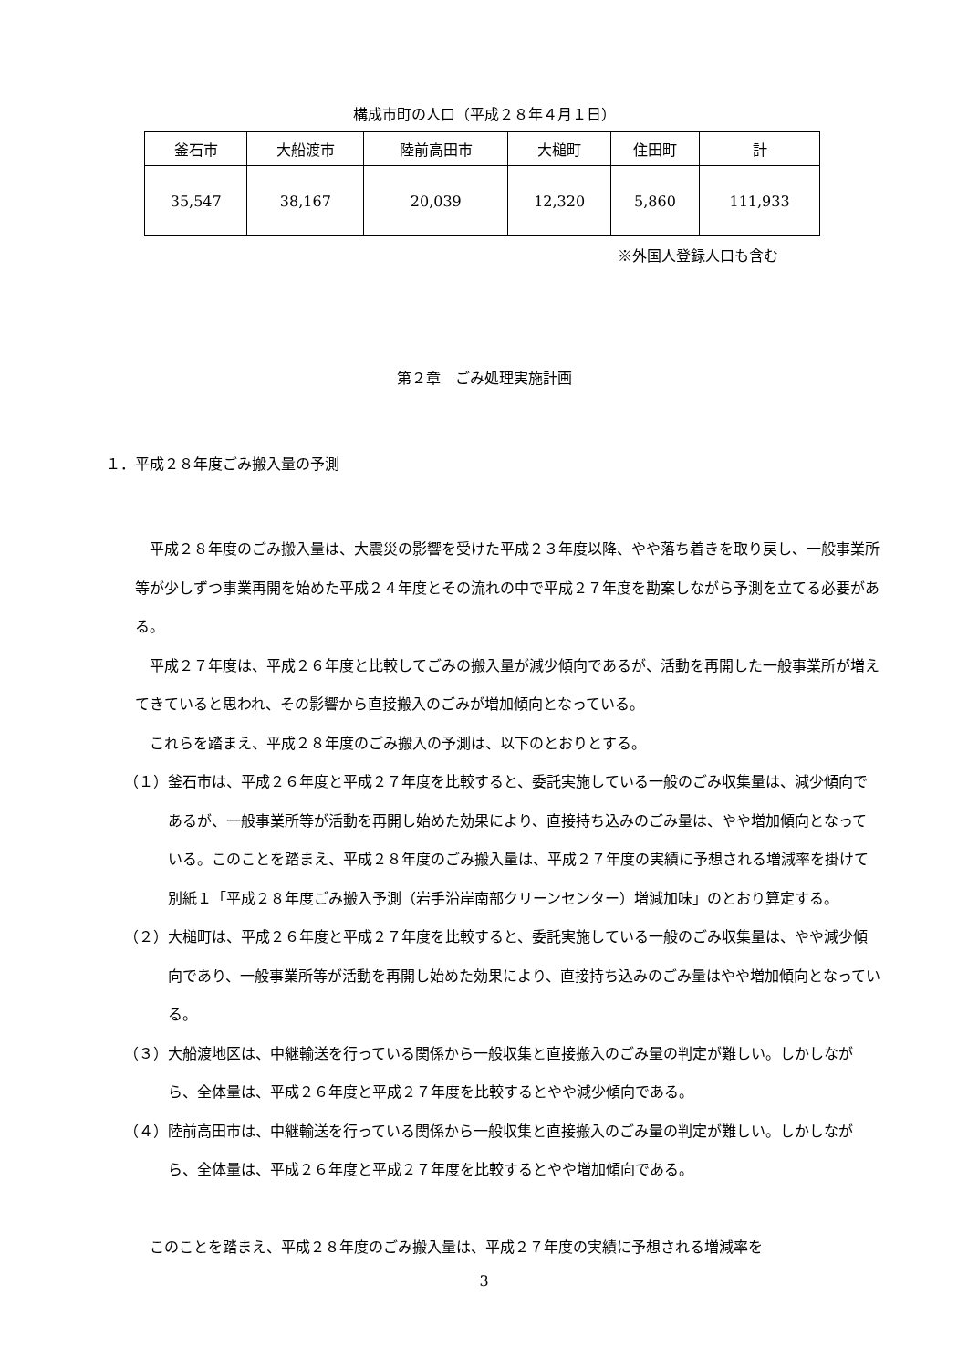構成市町の人口（平成２８年４月１日）
| 釜石市 | 大船渡市 | 陸前高田市 | 大槌町 | 住田町 | 計 |
| 35,547 | 38,167 | 20,039 | 12,320 | 5,860 | 111,933 |
※外国人登録人口も含む
第２章　ごみ処理実施計画
１．平成２８年度ごみ搬入量の予測
平成２８年度のごみ搬入量は、大震災の影響を受けた平成２３年度以降、やや落ち着きを取り戻し、一般事業所等が少しずつ事業再開を始めた平成２４年度とその流れの中で平成２７年度を勘案しながら予測を立てる必要がある。
平成２７年度は、平成２６年度と比較してごみの搬入量が減少傾向であるが、活動を再開した一般事業所が増えてきていると思われ、その影響から直接搬入のごみが増加傾向となっている。
これらを踏まえ、平成２８年度のごみ搬入の予測は、以下のとおりとする。
（１）釜石市は、平成２６年度と平成２７年度を比較すると、委託実施している一般のごみ収集量は、減少傾向であるが、一般事業所等が活動を再開し始めた効果により、直接持ち込みのごみ量は、やや増加傾向となっている。このことを踏まえ、平成２８年度のごみ搬入量は、平成２７年度の実績に予想される増減率を掛けて別紙１「平成２８年度ごみ搬入予測（岩手沿岸南部クリーンセンター）増減加味」のとおり算定する。
（２）大槌町は、平成２６年度と平成２７年度を比較すると、委託実施している一般のごみ収集量は、やや減少傾向であり、一般事業所等が活動を再開し始めた効果により、直接持ち込みのごみ量はやや増加傾向となっている。
（３）大船渡地区は、中継輸送を行っている関係から一般収集と直接搬入のごみ量の判定が難しい。しかしながら、全体量は、平成２６年度と平成２７年度を比較するとやや減少傾向である。
（４）陸前高田市は、中継輸送を行っている関係から一般収集と直接搬入のごみ量の判定が難しい。しかしながら、全体量は、平成２６年度と平成２７年度を比較するとやや増加傾向である。
このことを踏まえ、平成２８年度のごみ搬入量は、平成２７年度の実績に予想される増減率を
3